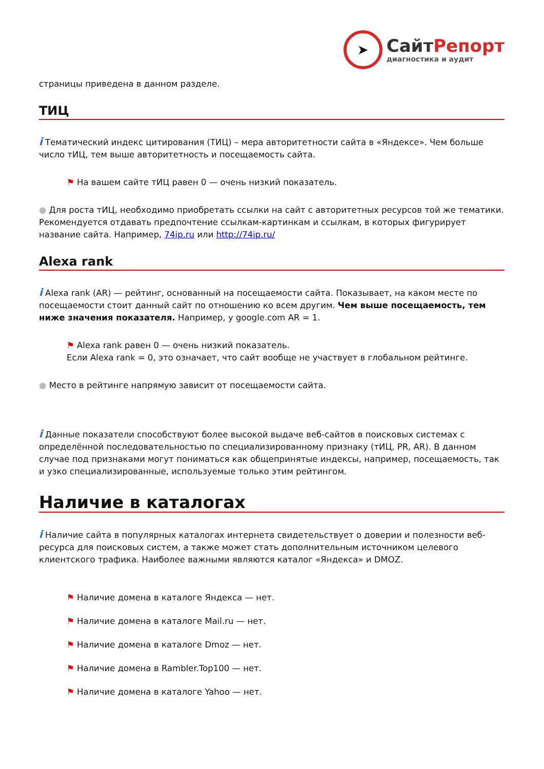➤
СайтРепорт
диагностика и аудит
страницы приведена в данном разделе.
ТИЦ
i Тематический индекс цитирования (ТИЦ) – мера авторитетности сайта в «Яндексе». Чем больше число тИЦ, тем выше авторитетность и посещаемость сайта.
⚑ На вашем сайте тИЦ равен 0 — очень низкий показатель.
● Для роста тИЦ, необходимо приобретать ссылки на сайт с авторитетных ресурсов той же тематики. Рекомендуется отдавать предпочтение ссылкам-картинкам и ссылкам, в которых фигурирует название сайта. Например, 74ip.ru или http://74ip.ru/
Alexa rank
i Alexa rank (AR) — рейтинг, основанный на посещаемости сайта. Показывает, на каком месте по посещаемости стоит данный сайт по отношению ко всем другим. Чем выше посещаемость, тем ниже значения показателя. Например, у google.com AR = 1.
⚑ Alexa rank равен 0 — очень низкий показатель.
Если Alexa rank = 0, это означает, что сайт вообще не участвует в глобальном рейтинге.
● Место в рейтинге напрямую зависит от посещаемости сайта.
i Данные показатели способствуют более высокой выдаче веб-сайтов в поисковых системах с определённой последовательностью по специализированному признаку (тИЦ, PR, AR). В данном случае под признаками могут пониматься как общепринятые индексы, например, посещаемость, так и узко специализированные, используемые только этим рейтингом.
Наличие в каталогах
i Наличие сайта в популярных каталогах интернета свидетельствует о доверии и полезности веб-ресурса для поисковых систем, а также может стать дополнительным источником целевого клиентского трафика. Наиболее важными являются каталог «Яндекса» и DMOZ.
⚑ Наличие домена в каталоге Яндекса — нет.
⚑ Наличие домена в каталоге Mail.ru — нет.
⚑ Наличие домена в каталоге Dmoz — нет.
⚑ Наличие домена в Rambler.Top100 — нет.
⚑ Наличие домена в каталоге Yahoo — нет.